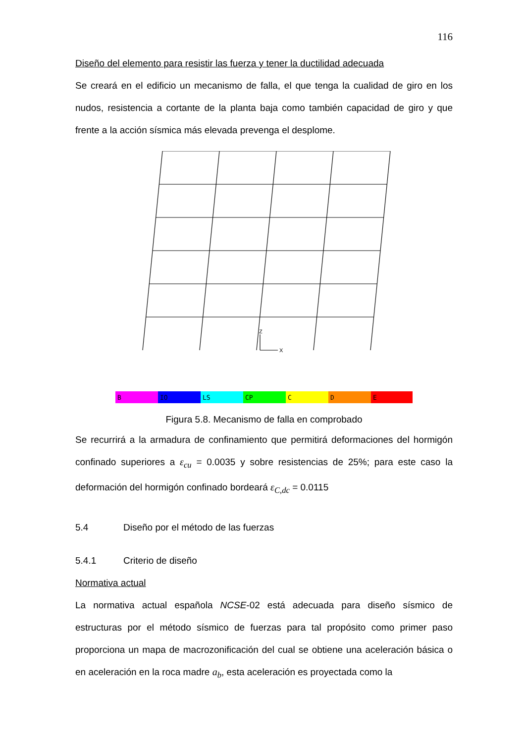116
Diseño del elemento para resistir las fuerza y tener la ductilidad adecuada
Se creará en el edificio un mecanismo de falla, el que tenga la cualidad de giro en los nudos, resistencia a cortante de la planta baja como también capacidad de giro y que frente a la acción sísmica más elevada prevenga el desplome.
Z
X
B
IO
LS
CP
C
D
E
Figura 5.8. Mecanismo de falla en comprobado
Se recurrirá a la armadura de confinamiento que permitirá deformaciones del hormigón confinado superiores a ε<sub>cu</sub> = 0.0035 y sobre resistencias de 25%; para este caso la deformación del hormigón confinado bordeará ε<sub>C,dc</sub> = 0.0115
5.4 Diseño por el método de las fuerzas
5.4.1 Criterio de diseño
Normativa actual
La normativa actual española NCSE-02 está adecuada para diseño sísmico de estructuras por el método sísmico de fuerzas para tal propósito como primer paso proporciona un mapa de macrozonificación del cual se obtiene una aceleración básica o en aceleración en la roca madre a<sub>b</sub>, esta aceleración es proyectada como la